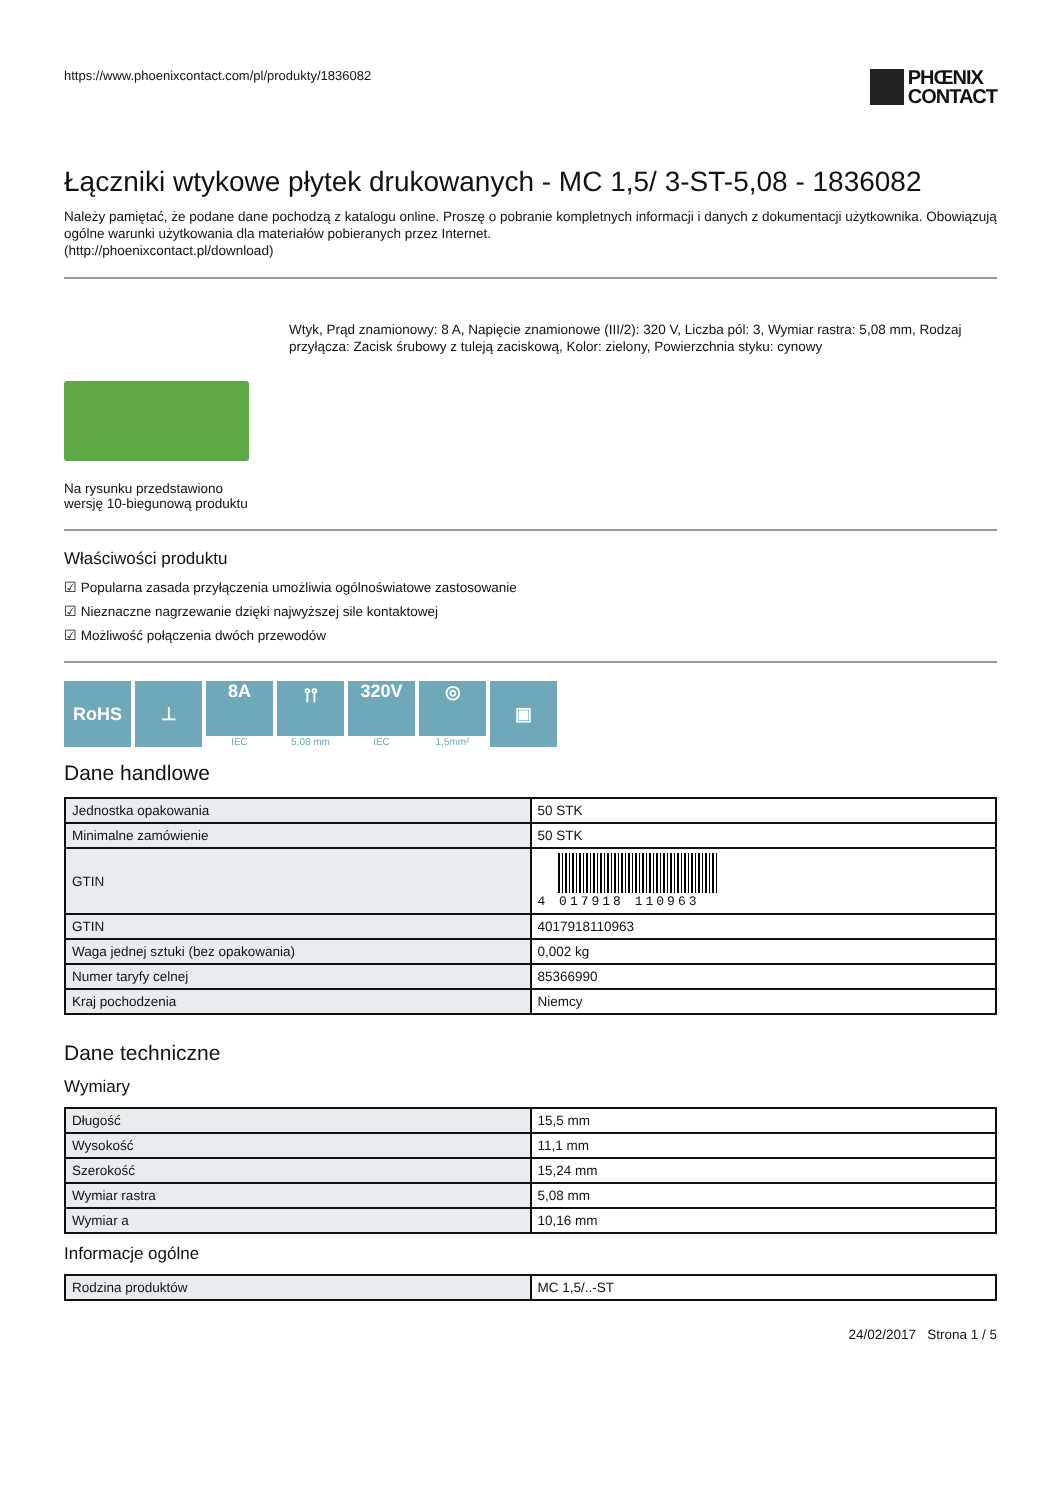https://www.phoenixcontact.com/pl/produkty/1836082
PHŒNIX
CONTACT
Łączniki wtykowe płytek drukowanych - MC 1,5/ 3-ST-5,08 - 1836082
Należy pamiętać, że podane dane pochodzą z katalogu online. Proszę o pobranie kompletnych informacji i danych z dokumentacji użytkownika. Obowiązują ogólne warunki użytkowania dla materiałów pobieranych przez Internet.
(http://phoenixcontact.pl/download)
Na rysunku przedstawiono wersję 10-biegunową produktu
Wtyk, Prąd znamionowy: 8 A, Napięcie znamionowe (III/2): 320 V, Liczba pól: 3, Wymiar rastra: 5,08 mm, Rodzaj przyłącza: Zacisk śrubowy z tuleją zaciskową, Kolor: zielony, Powierzchnia styku: cynowy
Właściwości produktu
☑ Popularna zasada przyłączenia umożliwia ogólnoświatowe zastosowanie
☑ Nieznaczne nagrzewanie dzięki najwyższej sile kontaktowej
☑ Możliwość połączenia dwóch przewodów
RoHS ⊥ 8A
IEC
⫯⫯
5,08 mm
320V
IEC
◎
1,5mm²
▣
Dane handlowe
| Jednostka opakowania | 50 STK |
| Minimalne zamówienie | 50 STK |
| GTIN | 4 017918 110963 |
| GTIN | 4017918110963 |
| Waga jednej sztuki (bez opakowania) | 0,002 kg |
| Numer taryfy celnej | 85366990 |
| Kraj pochodzenia | Niemcy |
Dane techniczne
Wymiary
| Długość | 15,5 mm |
| Wysokość | 11,1 mm |
| Szerokość | 15,24 mm |
| Wymiar rastra | 5,08 mm |
| Wymiar a | 10,16 mm |
Informacje ogólne
| Rodzina produktów | MC 1,5/..-ST |
24/02/2017 Strona 1 / 5